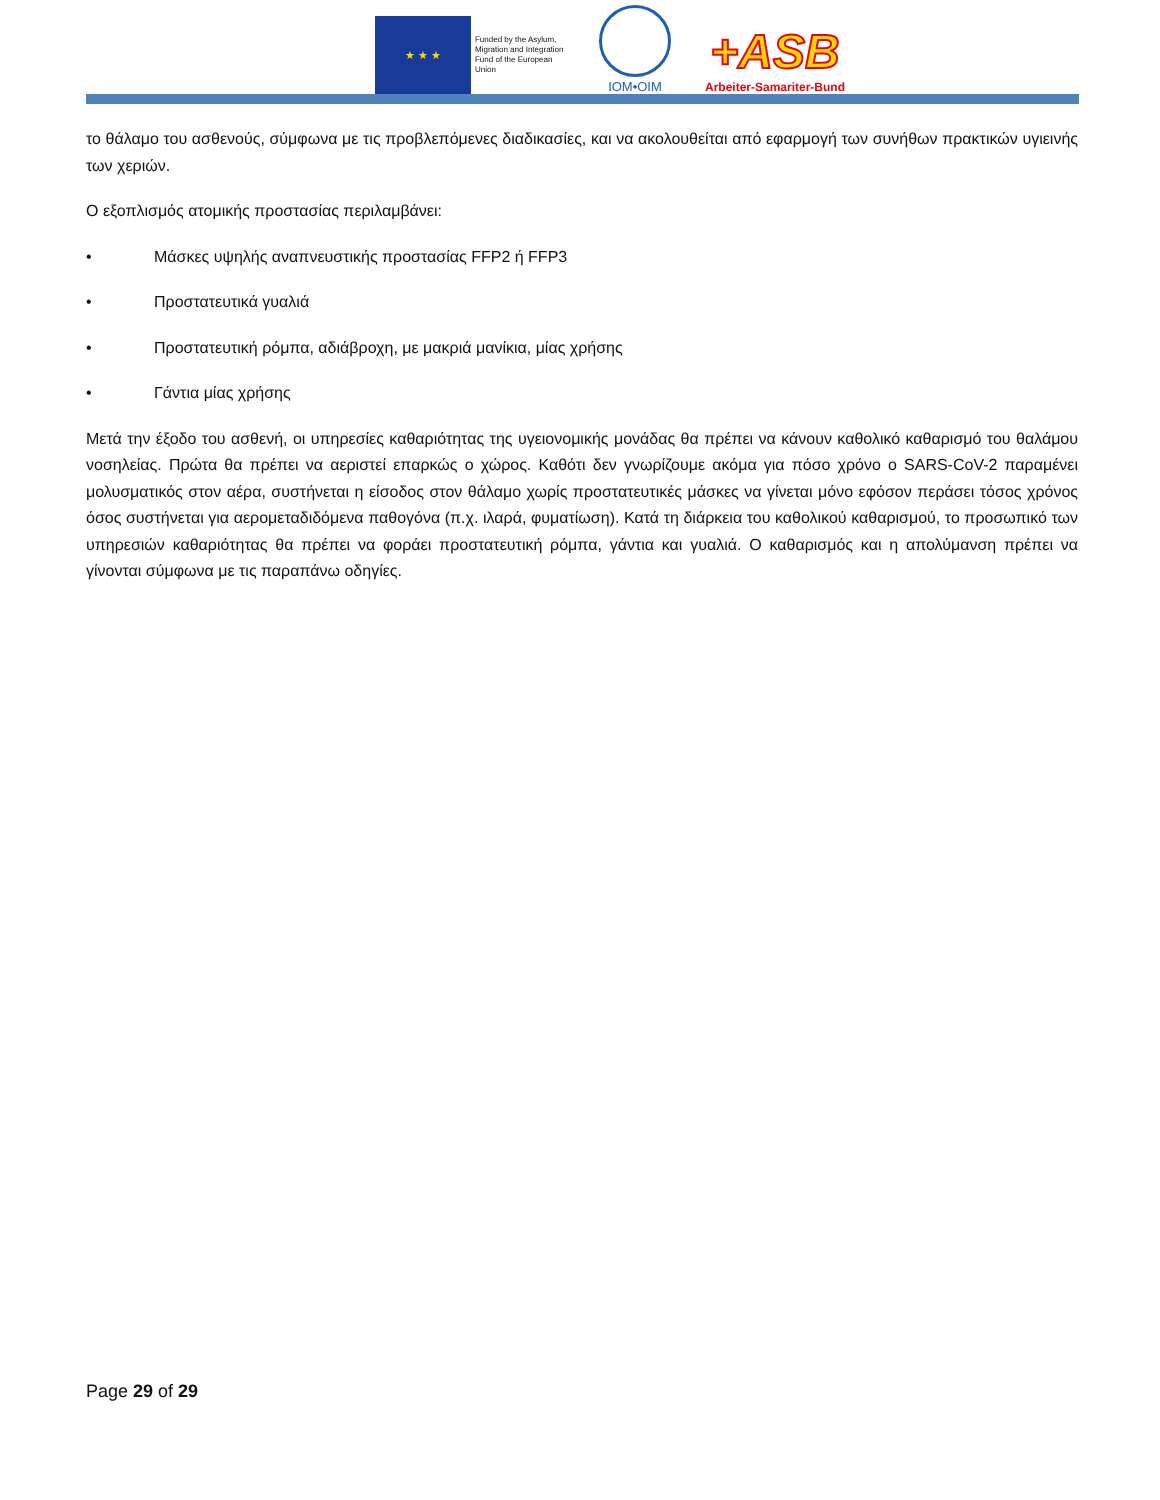★ ★ ★
Funded by the Asylum, Migration and Integration Fund of the European Union
IOM•OIM
+ASB
Arbeiter-Samariter-Bund
το θάλαμο του ασθενούς, σύμφωνα με τις προβλεπόμενες διαδικασίες, και να ακολουθείται από εφαρμογή των συνήθων πρακτικών υγιεινής των χεριών.
Ο εξοπλισμός ατομικής προστασίας περιλαμβάνει:
• Μάσκες υψηλής αναπνευστικής προστασίας FFP2 ή FFP3
• Προστατευτικά γυαλιά
• Προστατευτική ρόμπα, αδιάβροχη, με μακριά μανίκια, μίας χρήσης
• Γάντια μίας χρήσης
Μετά την έξοδο του ασθενή, οι υπηρεσίες καθαριότητας της υγειονομικής μονάδας θα πρέπει να κάνουν καθολικό καθαρισμό του θαλάμου νοσηλείας. Πρώτα θα πρέπει να αεριστεί επαρκώς ο χώρος. Καθότι δεν γνωρίζουμε ακόμα για πόσο χρόνο ο SARS-CoV-2 παραμένει μολυσματικός στον αέρα, συστήνεται η είσοδος στον θάλαμο χωρίς προστατευτικές μάσκες να γίνεται μόνο εφόσον περάσει τόσος χρόνος όσος συστήνεται για αερομεταδιδόμενα παθογόνα (π.χ. ιλαρά, φυματίωση). Κατά τη διάρκεια του καθολικού καθαρισμού, το προσωπικό των υπηρεσιών καθαριότητας θα πρέπει να φοράει προστατευτική ρόμπα, γάντια και γυαλιά. Ο καθαρισμός και η απολύμανση πρέπει να γίνονται σύμφωνα με τις παραπάνω οδηγίες.
Page 29 of 29